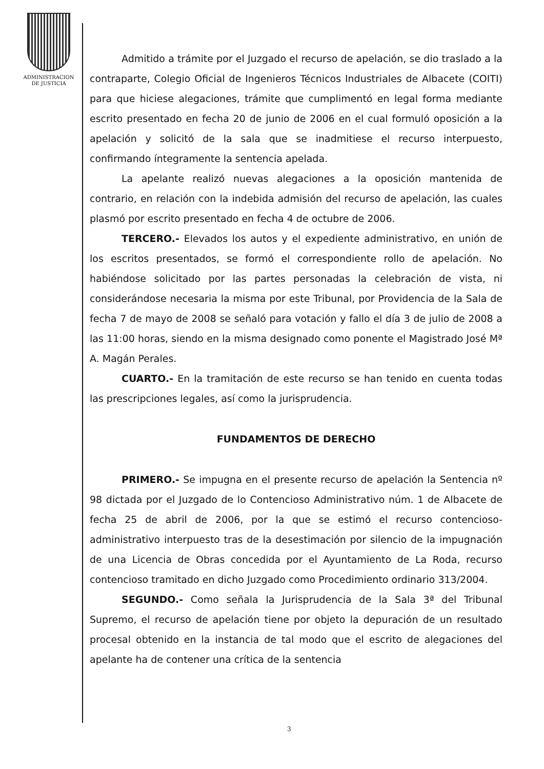ADMINISTRACION
DE JUSTICIA
Admitido a trámite por el Juzgado el recurso de apelación, se dio traslado a la contraparte, Colegio Oficial de Ingenieros Técnicos Industriales de Albacete (COITI) para que hiciese alegaciones, trámite que cumplimentó en legal forma mediante escrito presentado en fecha 20 de junio de 2006 en el cual formuló oposición a la apelación y solicitó de la sala que se inadmitiese el recurso interpuesto, confirmando íntegramente la sentencia apelada.
La apelante realizó nuevas alegaciones a la oposición mantenida de contrario, en relación con la indebida admisión del recurso de apelación, las cuales plasmó por escrito presentado en fecha 4 de octubre de 2006.
TERCERO.- Elevados los autos y el expediente administrativo, en unión de los escritos presentados, se formó el correspondiente rollo de apelación. No habiéndose solicitado por las partes personadas la celebración de vista, ni considerándose necesaria la misma por este Tribunal, por Providencia de la Sala de fecha 7 de mayo de 2008 se señaló para votación y fallo el día 3 de julio de 2008 a las 11:00 horas, siendo en la misma designado como ponente el Magistrado José Mª A. Magán Perales.
CUARTO.- En la tramitación de este recurso se han tenido en cuenta todas las prescripciones legales, así como la jurisprudencia.
FUNDAMENTOS DE DERECHO
PRIMERO.- Se impugna en el presente recurso de apelación la Sentencia nº 98 dictada por el Juzgado de lo Contencioso Administrativo núm. 1 de Albacete de fecha 25 de abril de 2006, por la que se estimó el recurso contencioso-administrativo interpuesto tras de la desestimación por silencio de la impugnación de una Licencia de Obras concedida por el Ayuntamiento de La Roda, recurso contencioso tramitado en dicho Juzgado como Procedimiento ordinario 313/2004.
SEGUNDO.- Como señala la Jurisprudencia de la Sala 3ª del Tribunal Supremo, el recurso de apelación tiene por objeto la depuración de un resultado procesal obtenido en la instancia de tal modo que el escrito de alegaciones del apelante ha de contener una crítica de la sentencia
3